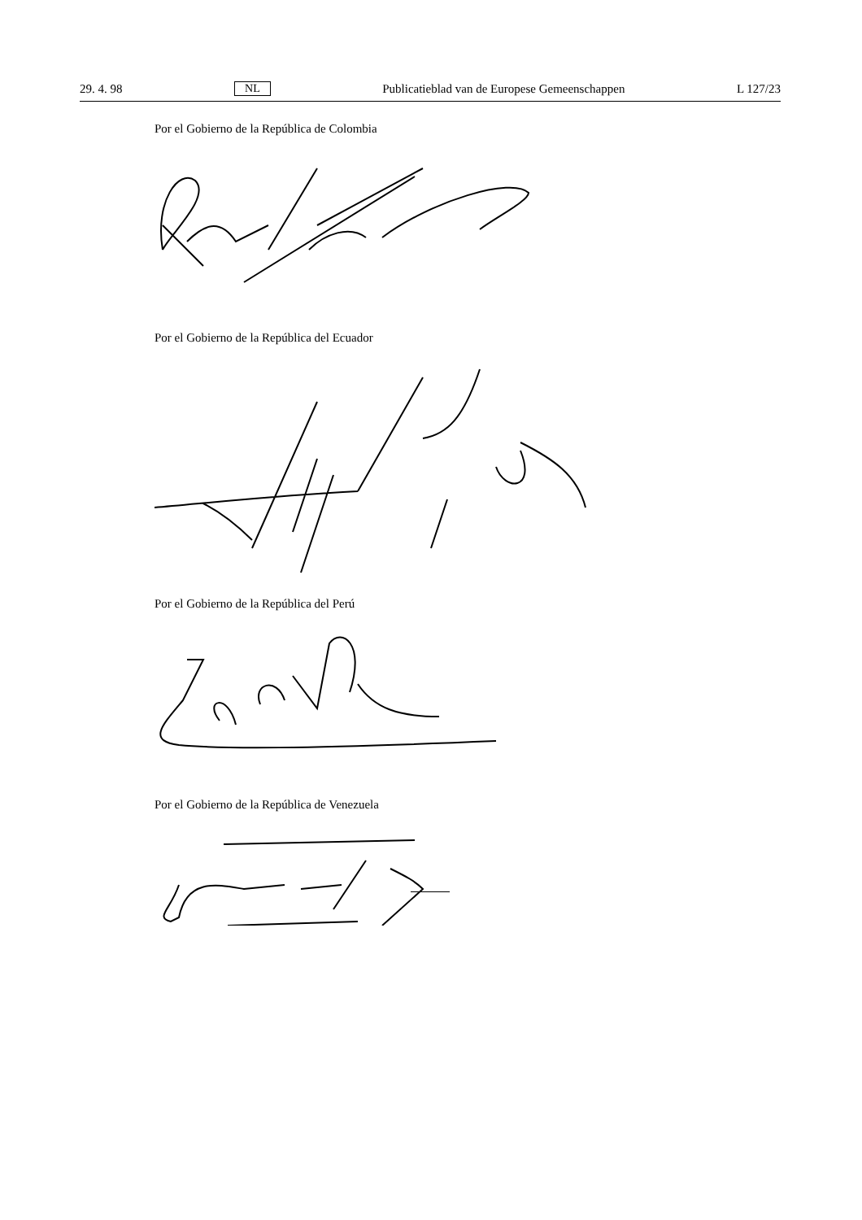29. 4. 98 NL Publicatieblad van de Europese Gemeenschappen L 127/23
Por el Gobierno de la República de Colombia
Por el Gobierno de la República del Ecuador
Por el Gobierno de la República del Perú
Por el Gobierno de la República de Venezuela